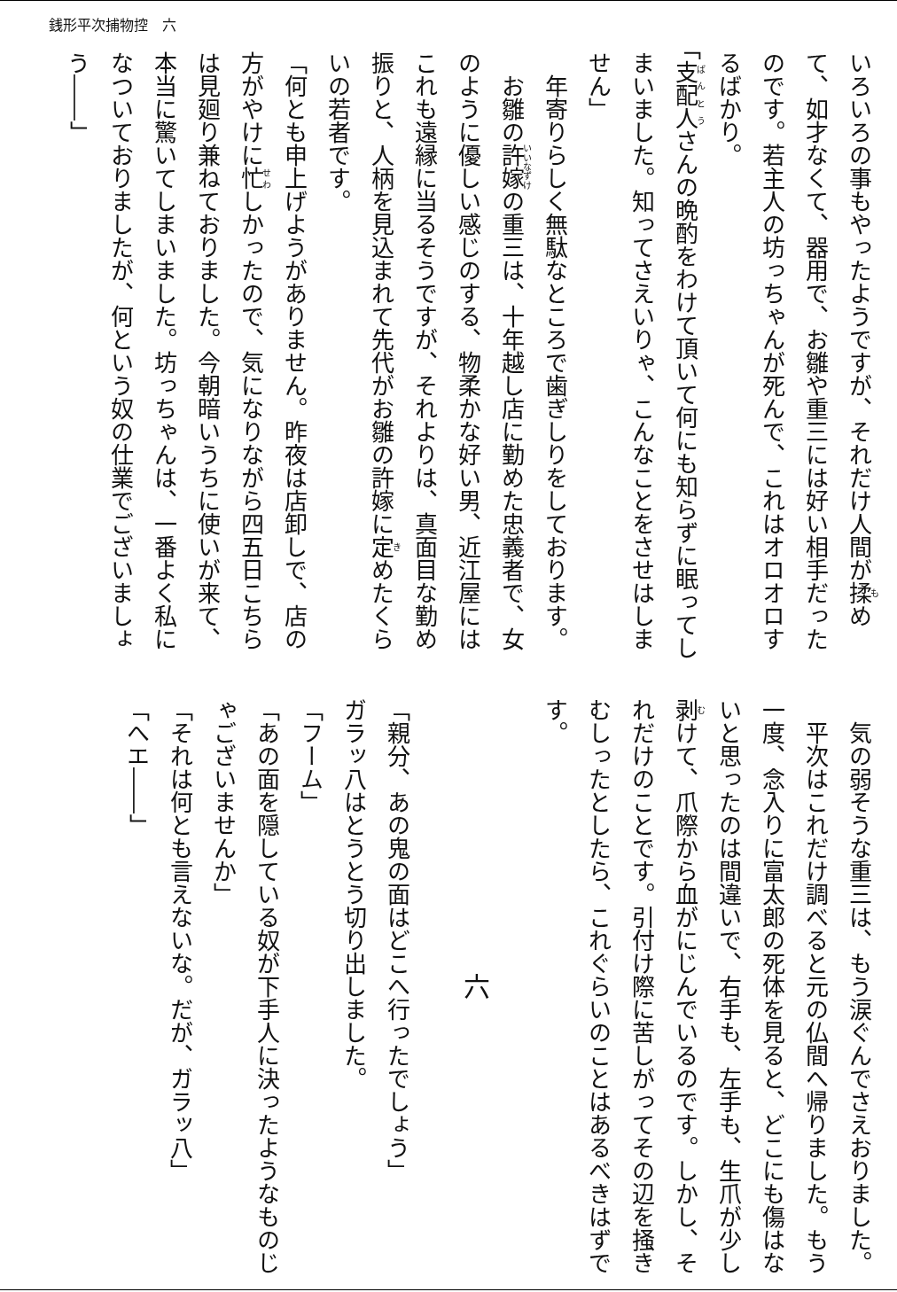銭形平次捕物控　六
いろいろの事もやったようですが、それだけ人間が揉めて、如才なくて、器用で、お雛や重三には好い相手だったのです。若主人の坊っちゃんが死んで、これはオロオロするばかり。
「支配人さんの晩酌をわけて頂いて何にも知らずに眠ってしまいました。知ってさえいりゃ、こんなことをさせはしません」
年寄りらしく無駄なところで歯ぎしりをしております。
お雛の許嫁の重三は、十年越し店に勤めた忠義者で、女のように優しい感じのする、物柔かな好い男、近江屋にはこれも遠縁に当るそうですが、それよりは、真面目な勤め振りと、人柄を見込まれて先代がお雛の許嫁に定めたくらいの若者です。
「何とも申上げようがありません。昨夜は店卸しで、店の方がやけに忙しかったので、気になりながら四五日こちらは見廻り兼ねておりました。今朝暗いうちに使いが来て、本当に驚いてしまいました。坊っちゃんは、一番よく私になついておりましたが、何という奴の仕業でございましょう――」
気の弱そうな重三は、もう涙ぐんでさえおりました。
平次はこれだけ調べると元の仏間へ帰りました。もう一度、念入りに富太郎の死体を見ると、どこにも傷はないと思ったのは間違いで、右手も、左手も、生爪が少し剥けて、爪際から血がにじんでいるのです。しかし、それだけのことです。引付け際に苦しがってその辺を掻きむしったとしたら、これぐらいのことはあるべきはずです。
六
「親分、あの鬼の面はどこへ行ったでしょう」
ガラッ八はとうとう切り出しました。
「フーム」
「あの面を隠している奴が下手人に決ったようなものじゃございませんか」
「それは何とも言えないな。だが、ガラッ八」
「へエ――」